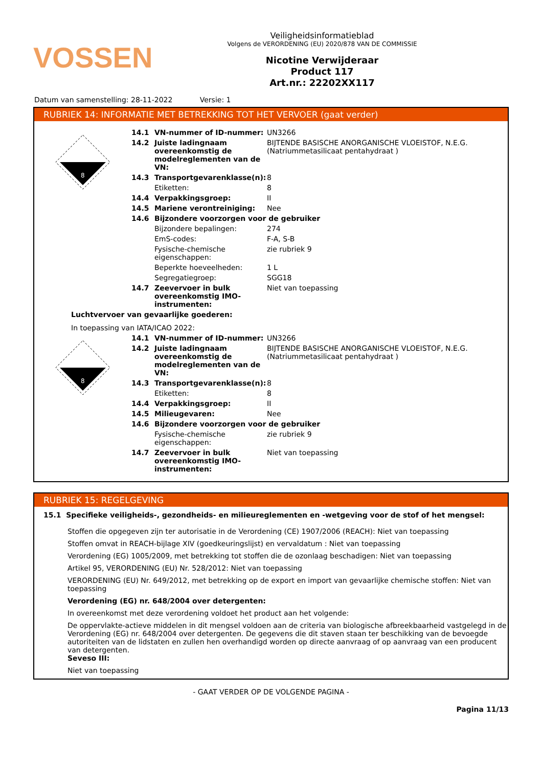VOSSEN
Veiligheidsinformatieblad
Volgens de VERORDENING (EU) 2020/878 VAN DE COMMISSIE
Nicotine Verwijderaar
Product 117
Art.nr.: 22202XX117
Datum van samenstelling: 28-11-2022 Versie: 1
RUBRIEK 14: INFORMATIE MET BETREKKING TOT HET VERVOER (gaat verder)
8
14.1 VN-nummer of ID-nummer: UN3266
14.2 Juiste ladingnaam overeenkomstig de modelreglementen van de VN: BIJTENDE BASISCHE ANORGANISCHE VLOEISTOF, N.E.G. (Natriummetasilicaat pentahydraat )
14.3 Transportgevarenklasse(n): 8
Etiketten: 8
14.4 Verpakkingsgroep: II
14.5 Mariene verontreiniging: Nee
14.6 Bijzondere voorzorgen voor de gebruiker
Bijzondere bepalingen: 274
EmS-codes: F-A, S-B
Fysische-chemische eigenschappen: zie rubriek 9
Beperkte hoeveelheden: 1 L
Segregatiegroep: SGG18
14.7 Zeevervoer in bulk overeenkomstig IMO-instrumenten: Niet van toepassing
Luchtvervoer van gevaarlijke goederen:
In toepassing van IATA/ICAO 2022:
8
14.1 VN-nummer of ID-nummer: UN3266
14.2 Juiste ladingnaam overeenkomstig de modelreglementen van de VN: BIJTENDE BASISCHE ANORGANISCHE VLOEISTOF, N.E.G. (Natriummetasilicaat pentahydraat )
14.3 Transportgevarenklasse(n): 8
Etiketten: 8
14.4 Verpakkingsgroep: II
14.5 Milieugevaren: Nee
14.6 Bijzondere voorzorgen voor de gebruiker
Fysische-chemische eigenschappen: zie rubriek 9
14.7 Zeevervoer in bulk overeenkomstig IMO-instrumenten: Niet van toepassing
RUBRIEK 15: REGELGEVING
15.1 Specifieke veiligheids-, gezondheids- en milieureglementen en -wetgeving voor de stof of het mengsel:
Stoffen die opgegeven zijn ter autorisatie in de Verordening (CE) 1907/2006 (REACH): Niet van toepassing
Stoffen omvat in REACH-bijlage XIV (goedkeuringslijst) en vervaldatum : Niet van toepassing
Verordening (EG) 1005/2009, met betrekking tot stoffen die de ozonlaag beschadigen: Niet van toepassing
Artikel 95, VERORDENING (EU) Nr. 528/2012: Niet van toepassing
VERORDENING (EU) Nr. 649/2012, met betrekking op de export en import van gevaarlijke chemische stoffen: Niet van toepassing
Verordening (EG) nr. 648/2004 over detergenten:
In overeenkomst met deze verordening voldoet het product aan het volgende:
De oppervlakte-actieve middelen in dit mengsel voldoen aan de criteria van biologische afbreekbaarheid vastgelegd in de Verordening (EG) nr. 648/2004 over detergenten. De gegevens die dit staven staan ter beschikking van de bevoegde autoriteiten van de lidstaten en zullen hen overhandigd worden op directe aanvraag of op aanvraag van een producent van detergenten.
Seveso III:
Niet van toepassing
- GAAT VERDER OP DE VOLGENDE PAGINA -
Pagina 11/13